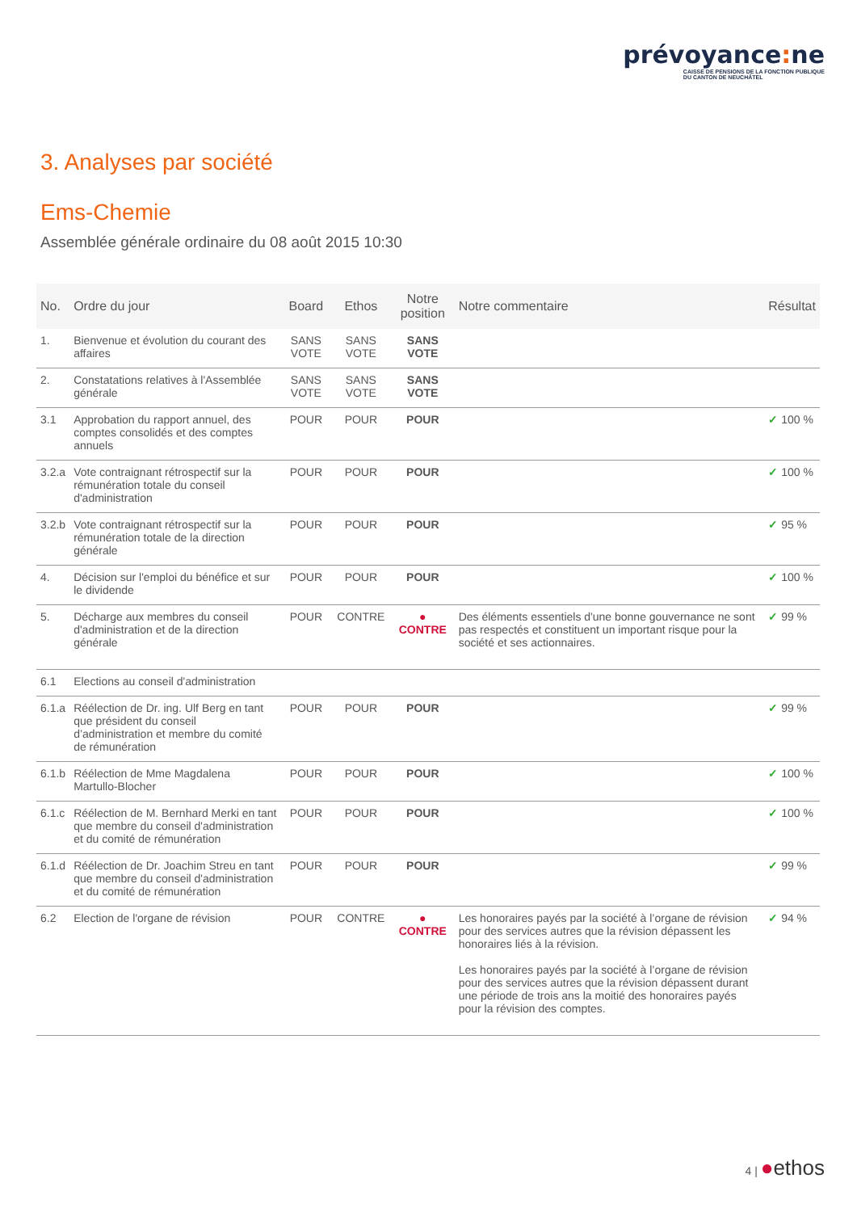prévoyance: ne
CAISSE DE PENSIONS DE LA FONCTION PUBLIQUE
DU CANTON DE NEUCHÂTEL
3. Analyses par société
Ems-Chemie
Assemblée générale ordinaire du 08 août 2015 10:30
| No. | Ordre du jour | Board | Ethos | Notre position | Notre commentaire | Résultat |
| --- | --- | --- | --- | --- | --- | --- |
| 1. | Bienvenue et évolution du courant des affaires | SANS VOTE | SANS VOTE | SANS VOTE | | |
| 2. | Constatations relatives à l'Assemblée générale | SANS VOTE | SANS VOTE | SANS VOTE | | |
| 3.1 | Approbation du rapport annuel, des comptes consolidés et des comptes annuels | POUR | POUR | POUR | | ✓ 100 % |
| 3.2.a | Vote contraignant rétrospectif sur la rémunération totale du conseil d'administration | POUR | POUR | POUR | | ✓ 100 % |
| 3.2.b | Vote contraignant rétrospectif sur la rémunération totale de la direction générale | POUR | POUR | POUR | | ✓ 95 % |
| 4. | Décision sur l'emploi du bénéfice et sur le dividende | POUR | POUR | POUR | | ✓ 100 % |
| 5. | Décharge aux membres du conseil d'administration et de la direction générale | POUR | CONTRE | ● CONTRE | Des éléments essentiels d'une bonne gouvernance ne sont pas respectés et constituent un important risque pour la société et ses actionnaires. | ✓ 99 % |
| 6.1 | Elections au conseil d'administration | | | | | |
| 6.1.a | Réélection de Dr. ing. Ulf Berg en tant que président du conseil d’administration et membre du comité de rémunération | POUR | POUR | POUR | | ✓ 99 % |
| 6.1.b | Réélection de Mme Magdalena Martullo-Blocher | POUR | POUR | POUR | | ✓ 100 % |
| 6.1.c | Réélection de M. Bernhard Merki en tant que membre du conseil d'administration et du comité de rémunération | POUR | POUR | POUR | | ✓ 100 % |
| 6.1.d | Réélection de Dr. Joachim Streu en tant que membre du conseil d'administration et du comité de rémunération | POUR | POUR | POUR | | ✓ 99 % |
| 6.2 | Election de l'organe de révision | POUR | CONTRE | ● CONTRE | Les honoraires payés par la société à l’organe de révision pour des services autres que la révision dépassent les honoraires liés à la révision. Les honoraires payés par la société à l’organe de révision pour des services autres que la révision dépassent durant une période de trois ans la moitié des honoraires payés pour la révision des comptes. | ✓ 94 % |
4 | ●ethos